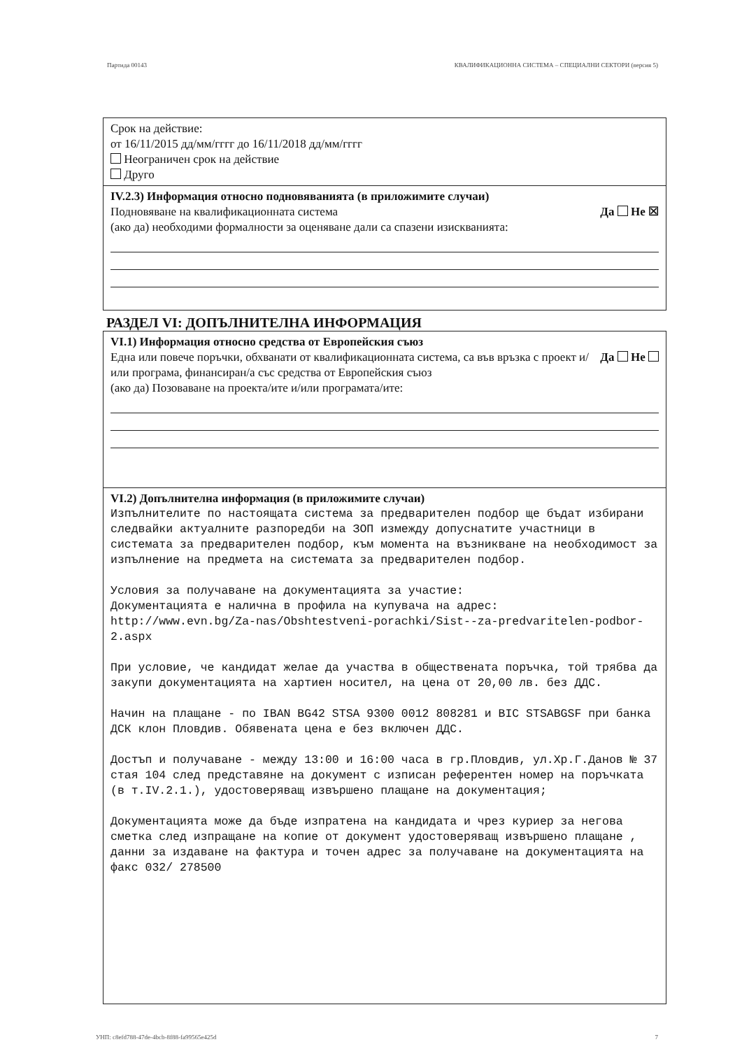Партида 00143 КВАЛИФИКАЦИОННА СИСТЕМА – СПЕЦИАЛНИ СЕКТОРИ (версия 5)
Срок на действие:
от 16/11/2015 дд/мм/гггг до 16/11/2018 дд/мм/гггг
Неограничен срок на действие
Друго
IV.2.3) Информация относно подновяванията (в приложимите случаи)
Подновяване на квалификационната система Да Не ☒
(ако да) необходими формалности за оценяване дали са спазени изискванията:
РАЗДЕЛ VI: ДОПЪЛНИТЕЛНА ИНФОРМАЦИЯ
VI.1) Информация относно средства от Европейския съюз
Една или повече поръчки, обхванати от квалификационната система, са във връзка с проект и/или програма, финансиран/а със средства от Европейския съюз Да Не
(ако да) Позоваване на проекта/ите и/или програмата/ите:
VI.2) Допълнителна информация (в приложимите случаи)
Изпълнителите по настоящата система за предварителен подбор ще бъдат избирани следвайки актуалните разпоредби на ЗОП измежду допуснатите участници в системата за предварителен подбор, към момента на възникване на необходимост за изпълнение на предмета на системата за предварителен подбор. Условия за получаване на документацията за участие: Документацията е налична в профила на купувача на адрес: http://www.evn.bg/Za-nas/Obshtestveni-porachki/Sist--za-predvaritelen-podbor-2.aspx При условие, че кандидат желае да участва в обществената поръчка, той трябва да закупи документацията на хартиен носител, на цена от 20,00 лв. без ДДС. Начин на плащане - по IBAN BG42 STSA 9300 0012 808281 и BIC STSABGSF при банка ДСК клон Пловдив. Обявената цена е без включен ДДС. Достъп и получаване - между 13:00 и 16:00 часа в гр.Пловдив, ул.Хр.Г.Данов № 37 стая 104 след представяне на документ с изписан референтен номер на поръчката (в т.IV.2.1.), удостоверяващ извършено плащане на документация; Документацията може да бъде изпратена на кандидата и чрез куриер за негова сметка след изпращане на копие от документ удостоверяващ извършено плащане , данни за издаване на фактура и точен адрес за получаване на документацията на факс 032/ 278500
УНП: c8efd788-47de-4bcb-8f88-fa99565e425d 7